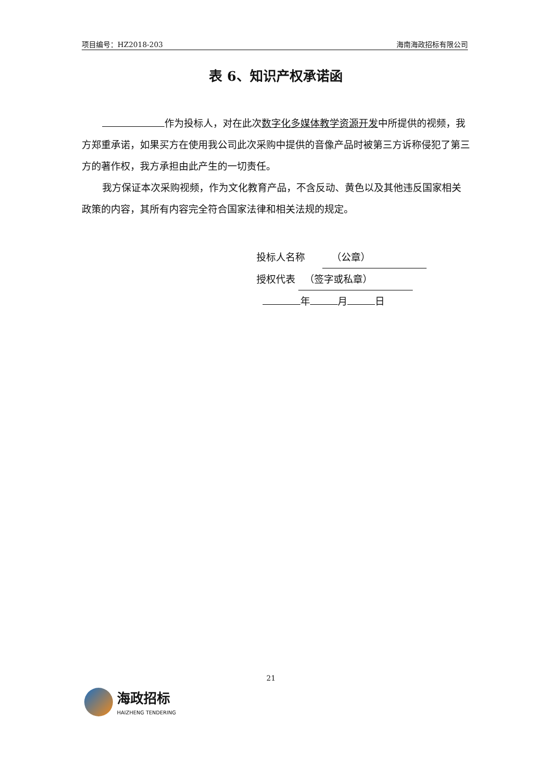项目编号：HZ2018-203 海南海政招标有限公司
表 6、知识产权承诺函
作为投标人，对在此次数字化多媒体教学资源开发中所提供的视频，我方郑重承诺，如果买方在使用我公司此次采购中提供的音像产品时被第三方诉称侵犯了第三方的著作权，我方承担由此产生的一切责任。
我方保证本次采购视频，作为文化教育产品，不含反动、黄色以及其他违反国家相关政策的内容，其所有内容完全符合国家法律和相关法规的规定。
投标人名称 （公章）
授权代表 （签字或私章）
年 月 日
21
海政招标
HAIZHENG TENDERING